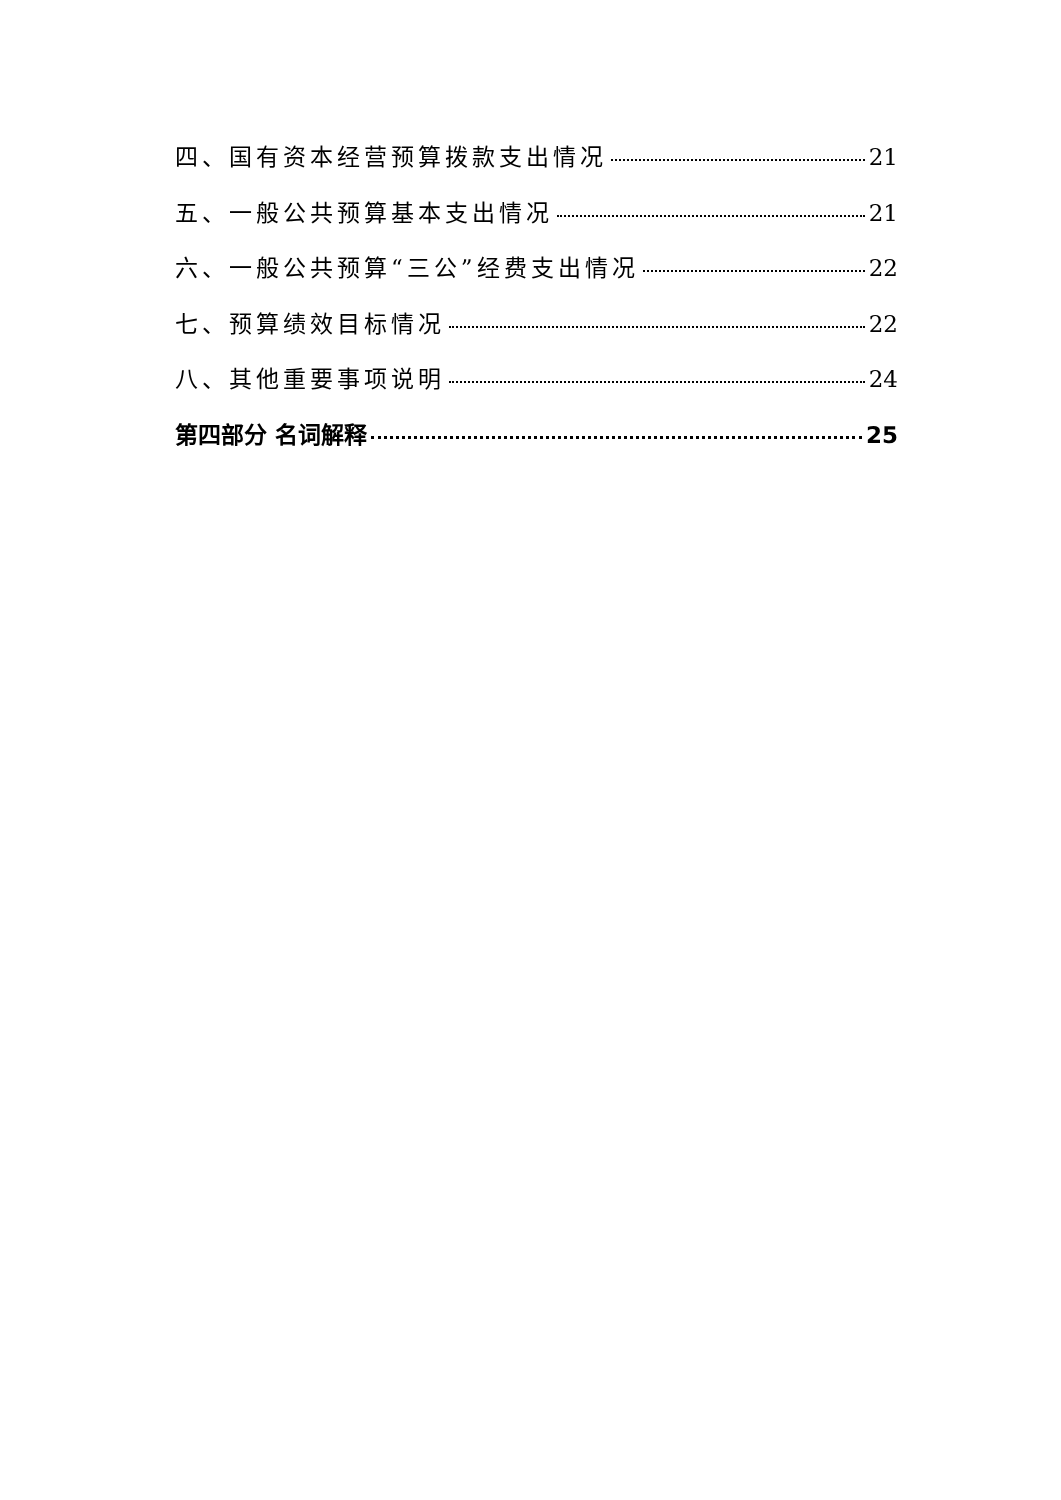四、国有资本经营预算拨款支出情况 21
五、一般公共预算基本支出情况 21
六、一般公共预算“三公”经费支出情况 22
七、预算绩效目标情况 22
八、其他重要事项说明 24
第四部分 名词解释 25